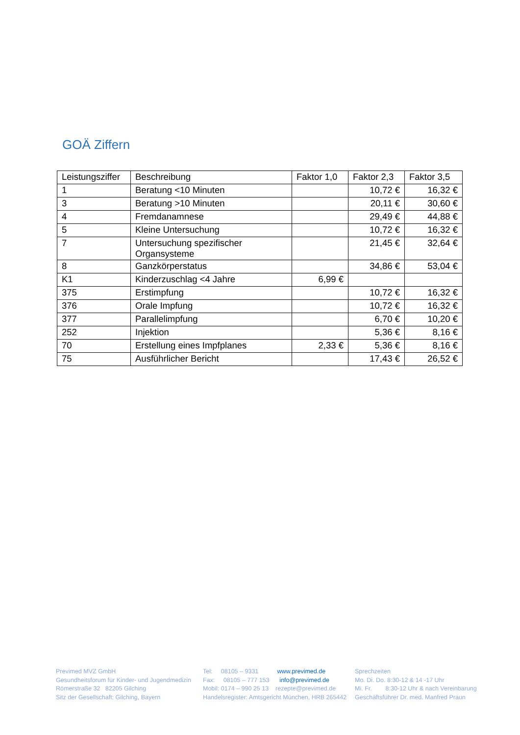GOÄ Ziffern
| Leistungsziffer | Beschreibung | Faktor 1,0 | Faktor 2,3 | Faktor 3,5 |
| --- | --- | --- | --- | --- |
| 1 | Beratung <10 Minuten | | 10,72 € | 16,32 € |
| 3 | Beratung >10 Minuten | | 20,11 € | 30,60 € |
| 4 | Fremdanamnese | | 29,49 € | 44,88 € |
| 5 | Kleine Untersuchung | | 10,72 € | 16,32 € |
| 7 | Untersuchung spezifischer Organsysteme | | 21,45 € | 32,64 € |
| 8 | Ganzkörperstatus | | 34,86 € | 53,04 € |
| K1 | Kinderzuschlag <4 Jahre | 6,99 € | | |
| 375 | Erstimpfung | | 10,72 € | 16,32 € |
| 376 | Orale Impfung | | 10,72 € | 16,32 € |
| 377 | Parallelimpfung | | 6,70 € | 10,20 € |
| 252 | Injektion | | 5,36 € | 8,16 € |
| 70 | Erstellung eines Impfplanes | 2,33 € | 5,36 € | 8,16 € |
| 75 | Ausführlicher Bericht | | 17,43 € | 26,52 € |
Previmed MVZ GmbH
Gesundheitsforum für Kinder- und Jugendmedizin
Römerstraße 32 82205 Gilching
Sitz der Gesellschaft: Gilching, Bayern
Tel: 08105 – 9331 www.previmed.de
Fax: 08105 – 777 153 info@previmed.de
Mobil: 0174 – 990 25 13 rezepte@previmed.de
Handelsregister: Amtsgericht München, HRB 265442
Sprechzeiten
Mo. Di. Do. 8:30-12 & 14 -17 Uhr
Mi. Fr. 8:30-12 Uhr & nach Vereinbarung
Geschäftsführer Dr. med. Manfred Praun